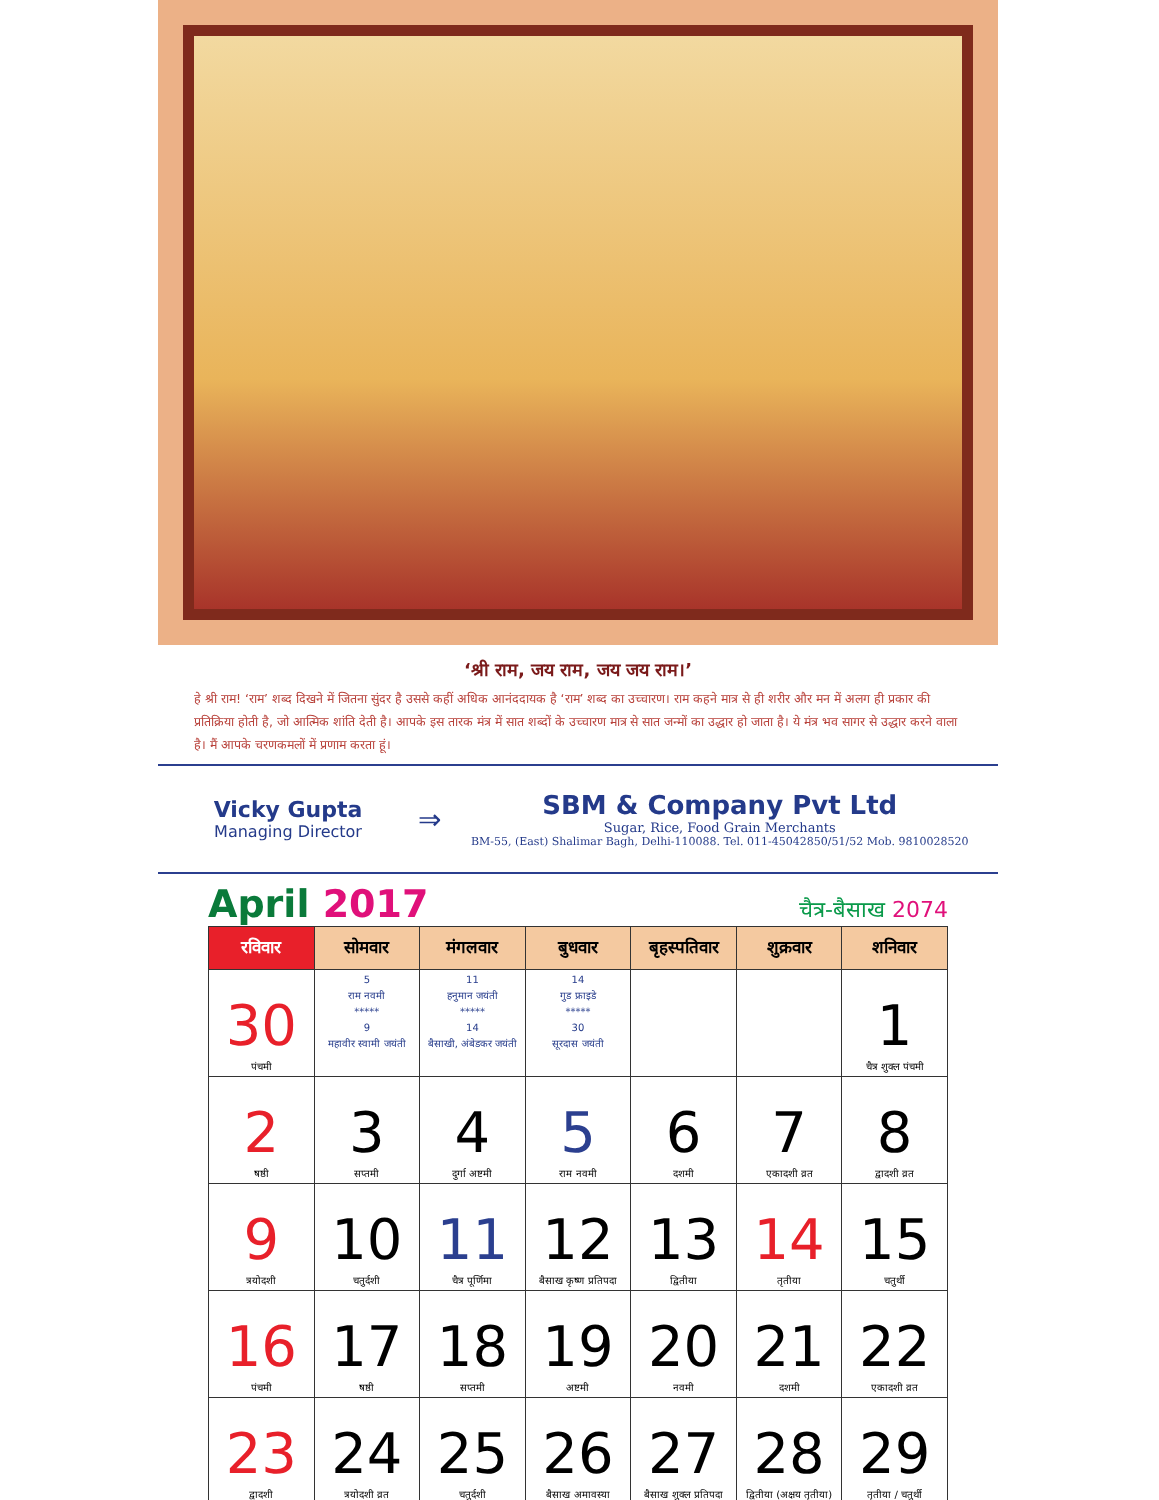‘श्री राम, जय राम, जय जय राम।’
हे श्री राम! ‘राम’ शब्द दिखने में जितना सुंदर है उससे कहीं अधिक आनंददायक है ‘राम’ शब्द का उच्चारण। राम कहने मात्र से ही शरीर और मन में अलग ही प्रकार की प्रतिक्रिया होती है, जो आत्मिक शांति देती है। आपके इस तारक मंत्र में सात शब्दों के उच्चारण मात्र से सात जन्मों का उद्धार हो जाता है। ये मंत्र भव सागर से उद्धार करने वाला है। मैं आपके चरणकमलों में प्रणाम करता हूं।
Vicky Gupta
Managing Director
⇒
SBM & Company Pvt Ltd
Sugar, Rice, Food Grain Merchants
BM-55, (East) Shalimar Bagh, Delhi-110088. Tel. 011-45042850/51/52 Mob. 9810028520
April 2017
चैत्र-बैसाख 2074
| रविवार | सोमवार | मंगलवार | बुधवार | बृहस्पतिवार | शुक्रवार | शनिवार |
| --- | --- | --- | --- | --- | --- | --- |
| 30 पंचमी | 5 राम नवमी ***** 9 महावीर स्वामी जयंती | 11 हनुमान जयंती ***** 14 बैसाखी, अंबेडकर जयंती | 14 गुड फ्राइडे ***** 30 सूरदास जयंती | | | 1 चैत्र शुक्ल पंचमी |
| 2 षष्ठी | 3 सप्तमी | 4 दुर्गा अष्टमी | 5 राम नवमी | 6 दशमी | 7 एकादशी व्रत | 8 द्वादशी व्रत |
| 9 त्रयोदशी | 10 चतुर्दशी | 11 चैत्र पूर्णिमा | 12 बैसाख कृष्ण प्रतिपदा | 13 द्वितीया | 14 तृतीया | 15 चतुर्थी |
| 16 पंचमी | 17 षष्ठी | 18 सप्तमी | 19 अष्टमी | 20 नवमी | 21 दशमी | 22 एकादशी व्रत |
| 23 द्वादशी | 24 त्रयोदशी व्रत | 25 चतुर्दशी | 26 बैसाख अमावस्या | 27 बैसाख शुक्ल प्रतिपदा | 28 द्वितीया (अक्षय तृतीया) | 29 तृतीया / चतुर्थी |